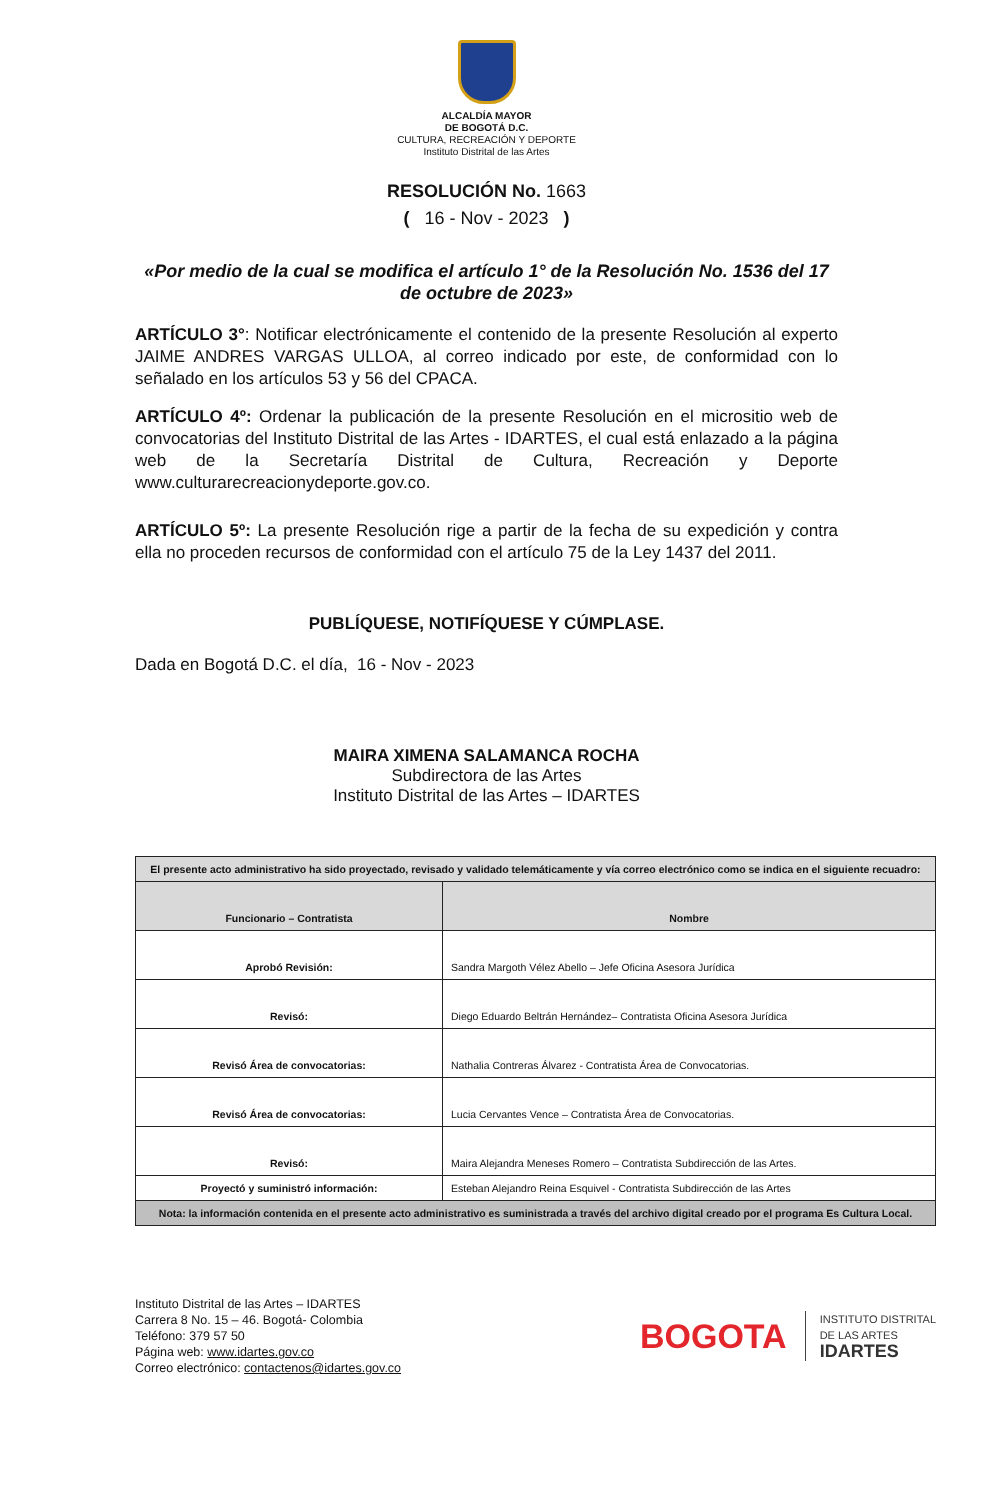ALCALDÍA MAYOR
DE BOGOTÁ D.C.
CULTURA, RECREACIÓN Y DEPORTE
Instituto Distrital de las Artes
RESOLUCIÓN No. 1663
( 16 - Nov - 2023 )
«Por medio de la cual se modifica el artículo 1° de la Resolución No. 1536 del 17 de octubre de 2023»
ARTÍCULO 3°: Notificar electrónicamente el contenido de la presente Resolución al experto JAIME ANDRES VARGAS ULLOA, al correo indicado por este, de conformidad con lo señalado en los artículos 53 y 56 del CPACA.
ARTÍCULO 4º: Ordenar la publicación de la presente Resolución en el micrositio web de convocatorias del Instituto Distrital de las Artes - IDARTES, el cual está enlazado a la página web de la Secretaría Distrital de Cultura, Recreación y Deporte www.culturarecreacionydeporte.gov.co.
ARTÍCULO 5º: La presente Resolución rige a partir de la fecha de su expedición y contra ella no proceden recursos de conformidad con el artículo 75 de la Ley 1437 del 2011.
PUBLÍQUESE, NOTIFÍQUESE Y CÚMPLASE.
Dada en Bogotá D.C. el día, 16 - Nov - 2023
MAIRA XIMENA SALAMANCA ROCHA
Subdirectora de las Artes
Instituto Distrital de las Artes – IDARTES
| El presente acto administrativo ha sido proyectado, revisado y validado telemáticamente y vía correo electrónico como se indica en el siguiente recuadro: | |
| --- | --- |
| Funcionario – Contratista | Nombre |
| Aprobó Revisión: | Sandra Margoth Vélez Abello – Jefe Oficina Asesora Jurídica |
| Revisó: | Diego Eduardo Beltrán Hernández– Contratista Oficina Asesora Jurídica |
| Revisó Área de convocatorias: | Nathalia Contreras Álvarez - Contratista Área de Convocatorias. |
| Revisó Área de convocatorias: | Lucia Cervantes Vence – Contratista Área de Convocatorias. |
| Revisó: | Maira Alejandra Meneses Romero – Contratista Subdirección de las Artes. |
| Proyectó y suministró información: | Esteban Alejandro Reina Esquivel - Contratista Subdirección de las Artes |
| Nota: la información contenida en el presente acto administrativo es suministrada a través del archivo digital creado por el programa Es Cultura Local. | |
Instituto Distrital de las Artes – IDARTES
Carrera 8 No. 15 – 46. Bogotá- Colombia
Teléfono: 379 57 50
Página web: www.idartes.gov.co
Correo electrónico: contactenos@idartes.gov.co
BOGOTA INSTITUTO DISTRITAL
DE LAS ARTES
IDARTES